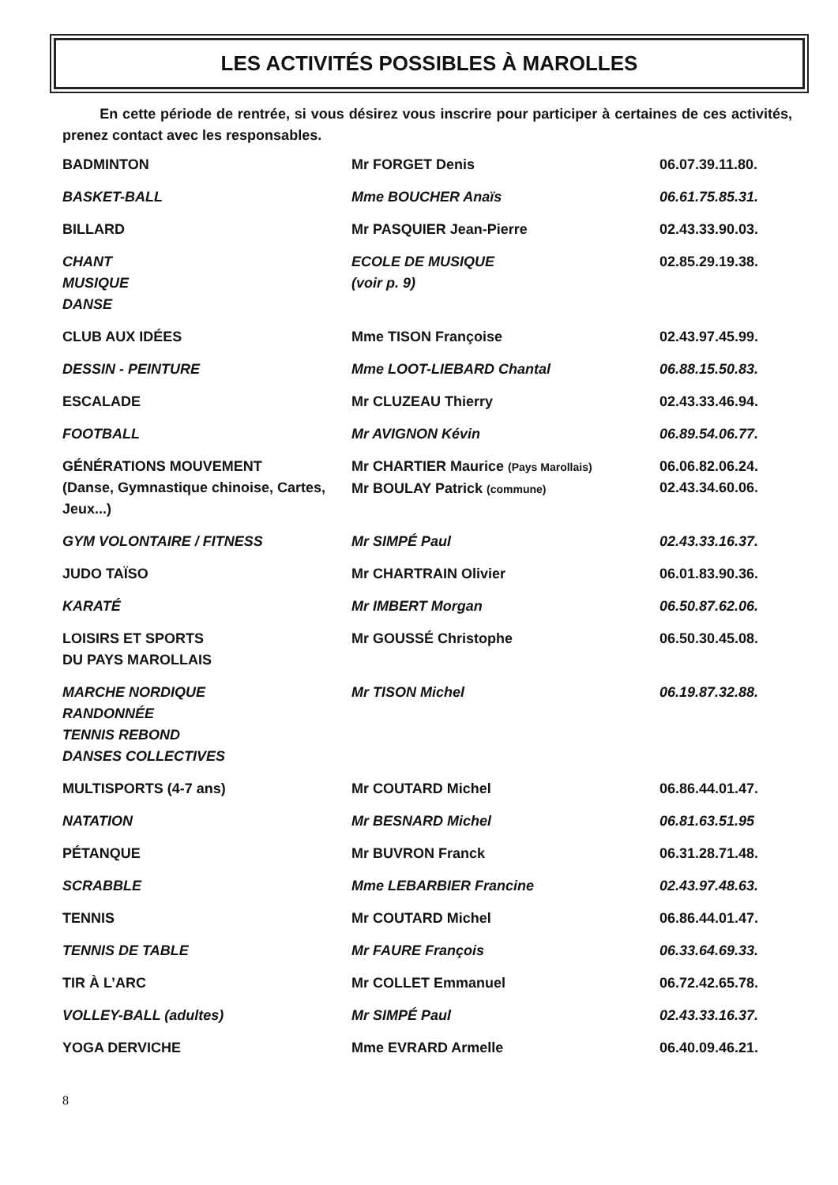LES ACTIVITÉS POSSIBLES À MAROLLES
En cette période de rentrée, si vous désirez vous inscrire pour participer à certaines de ces activités, prenez contact avec les responsables.
| BADMINTON | Mr FORGET Denis | 06.07.39.11.80. |
| BASKET-BALL | Mme BOUCHER Anaïs | 06.61.75.85.31. |
| BILLARD | Mr PASQUIER Jean-Pierre | 02.43.33.90.03. |
| CHANT MUSIQUE DANSE | ECOLE DE MUSIQUE (voir p. 9) | 02.85.29.19.38. |
| CLUB AUX IDÉES | Mme TISON Françoise | 02.43.97.45.99. |
| DESSIN - PEINTURE | Mme LOOT-LIEBARD Chantal | 06.88.15.50.83. |
| ESCALADE | Mr CLUZEAU Thierry | 02.43.33.46.94. |
| FOOTBALL | Mr AVIGNON Kévin | 06.89.54.06.77. |
| GÉNÉRATIONS MOUVEMENT (Danse, Gymnastique chinoise, Cartes, Jeux...) | Mr CHARTIER Maurice (Pays Marollais) Mr BOULAY Patrick (commune) | 06.06.82.06.24. 02.43.34.60.06. |
| GYM VOLONTAIRE / FITNESS | Mr SIMPÉ Paul | 02.43.33.16.37. |
| JUDO TAÏSO | Mr CHARTRAIN Olivier | 06.01.83.90.36. |
| KARATÉ | Mr IMBERT Morgan | 06.50.87.62.06. |
| LOISIRS ET SPORTS DU PAYS MAROLLAIS | Mr GOUSSÉ Christophe | 06.50.30.45.08. |
| MARCHE NORDIQUE RANDONNÉE TENNIS REBOND DANSES COLLECTIVES | Mr TISON Michel | 06.19.87.32.88. |
| MULTISPORTS (4-7 ans) | Mr COUTARD Michel | 06.86.44.01.47. |
| NATATION | Mr BESNARD Michel | 06.81.63.51.95 |
| PÉTANQUE | Mr BUVRON Franck | 06.31.28.71.48. |
| SCRABBLE | Mme LEBARBIER Francine | 02.43.97.48.63. |
| TENNIS | Mr COUTARD Michel | 06.86.44.01.47. |
| TENNIS DE TABLE | Mr FAURE François | 06.33.64.69.33. |
| TIR À L’ARC | Mr COLLET Emmanuel | 06.72.42.65.78. |
| VOLLEY-BALL (adultes) | Mr SIMPÉ Paul | 02.43.33.16.37. |
| YOGA DERVICHE | Mme EVRARD Armelle | 06.40.09.46.21. |
8